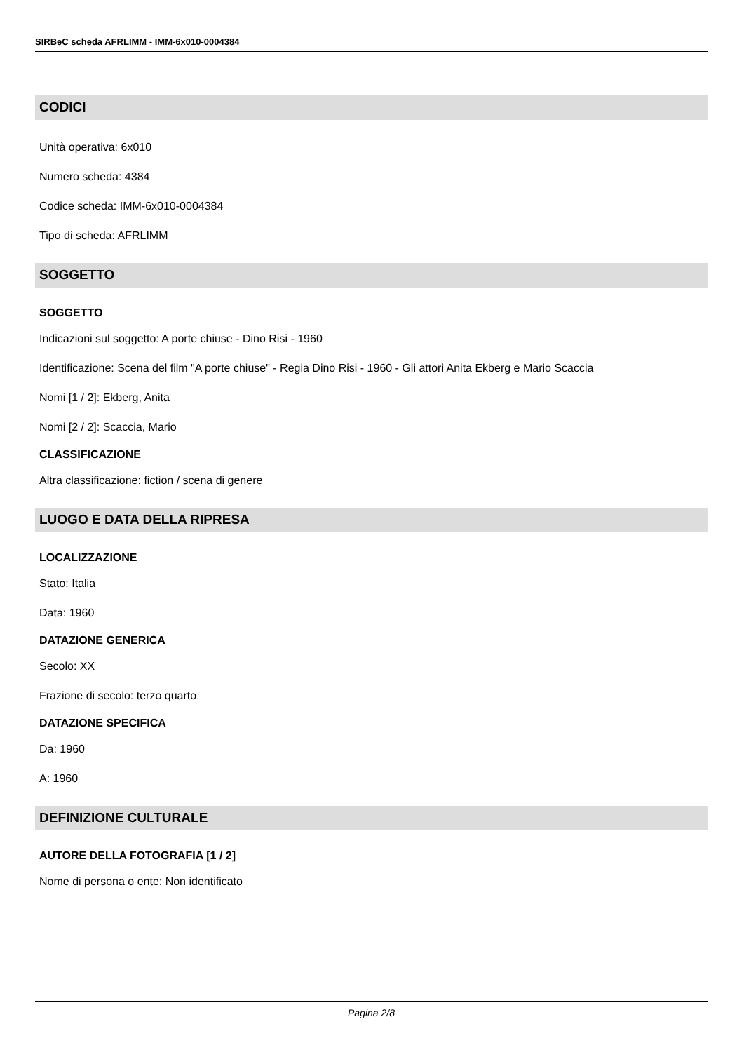SIRBeC scheda AFRLIMM - IMM-6x010-0004384
CODICI
Unità operativa: 6x010
Numero scheda: 4384
Codice scheda: IMM-6x010-0004384
Tipo di scheda: AFRLIMM
SOGGETTO
SOGGETTO
Indicazioni sul soggetto: A porte chiuse - Dino Risi - 1960
Identificazione: Scena del film "A porte chiuse" - Regia Dino Risi - 1960 - Gli attori Anita Ekberg e Mario Scaccia
Nomi [1 / 2]: Ekberg, Anita
Nomi [2 / 2]: Scaccia, Mario
CLASSIFICAZIONE
Altra classificazione: fiction / scena di genere
LUOGO E DATA DELLA RIPRESA
LOCALIZZAZIONE
Stato: Italia
Data: 1960
DATAZIONE GENERICA
Secolo: XX
Frazione di secolo: terzo quarto
DATAZIONE SPECIFICA
Da: 1960
A: 1960
DEFINIZIONE CULTURALE
AUTORE DELLA FOTOGRAFIA [1 / 2]
Nome di persona o ente: Non identificato
Pagina 2/8